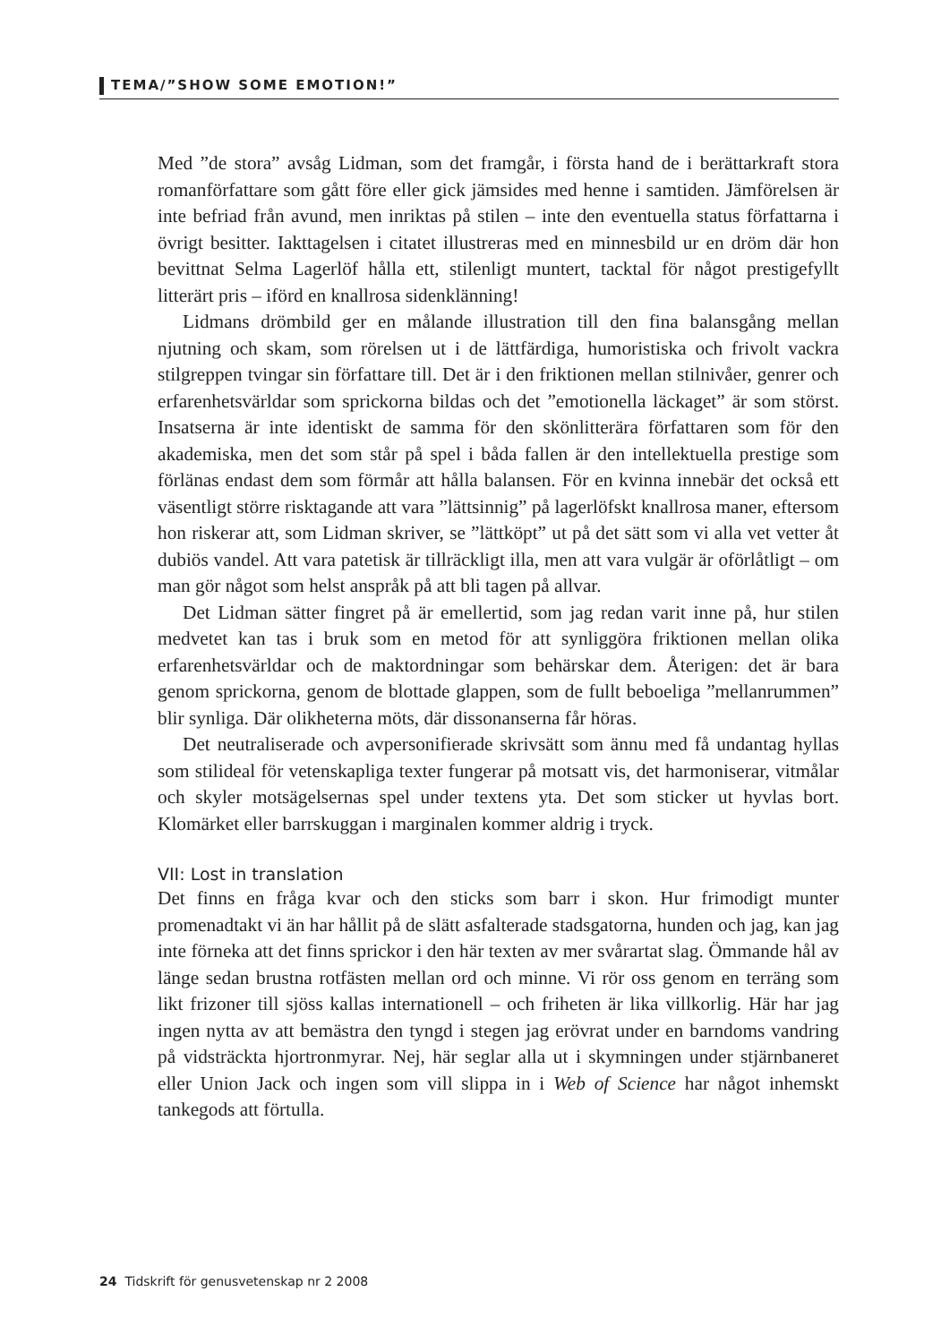TEMA/”SHOW SOME EMOTION!”
Med ”de stora” avsåg Lidman, som det framgår, i första hand de i berättarkraft stora romanförfattare som gått före eller gick jämsides med henne i samtiden. Jämförelsen är inte befriad från avund, men inriktas på stilen – inte den eventuella status författarna i övrigt besitter. Iakttagelsen i citatet illustreras med en minnesbild ur en dröm där hon bevittnat Selma Lagerlöf hålla ett, stilenligt muntert, tacktal för något prestigefyllt litterärt pris – iförd en knallrosa sidenklänning!
Lidmans drömbild ger en målande illustration till den fina balansgång mellan njutning och skam, som rörelsen ut i de lättfärdiga, humoristiska och frivolt vackra stilgreppen tvingar sin författare till. Det är i den friktionen mellan stilnivåer, genrer och erfarenhetsvärldar som sprickorna bildas och det ”emotionella läckaget” är som störst. Insatserna är inte identiskt de samma för den skönlitterära författaren som för den akademiska, men det som står på spel i båda fallen är den intellektuella prestige som förlänas endast dem som förmår att hålla balansen. För en kvinna innebär det också ett väsentligt större risktagande att vara ”lättsinnig” på lagerlöfskt knallrosa maner, eftersom hon riskerar att, som Lidman skriver, se ”lättköpt” ut på det sätt som vi alla vet vetter åt dubiös vandel. Att vara patetisk är tillräckligt illa, men att vara vulgär är oförlåtligt – om man gör något som helst anspråk på att bli tagen på allvar.
Det Lidman sätter fingret på är emellertid, som jag redan varit inne på, hur stilen medvetet kan tas i bruk som en metod för att synliggöra friktionen mellan olika erfarenhetsvärldar och de maktordningar som behärskar dem. Återigen: det är bara genom sprickorna, genom de blottade glappen, som de fullt beboeliga ”mellanrummen” blir synliga. Där olikheterna möts, där dissonanserna får höras.
Det neutraliserade och avpersonifierade skrivsätt som ännu med få undantag hyllas som stilideal för vetenskapliga texter fungerar på motsatt vis, det harmoniserar, vitmålar och skyler motsägelsernas spel under textens yta. Det som sticker ut hyvlas bort. Klomärket eller barrskuggan i marginalen kommer aldrig i tryck.
VII: Lost in translation
Det finns en fråga kvar och den sticks som barr i skon. Hur frimodigt munter promenadtakt vi än har hållit på de slätt asfalterade stadsgatorna, hunden och jag, kan jag inte förneka att det finns sprickor i den här texten av mer svårartat slag. Ömmande hål av länge sedan brustna rotfästen mellan ord och minne. Vi rör oss genom en terräng som likt frizoner till sjöss kallas internationell – och friheten är lika villkorlig. Här har jag ingen nytta av att bemästra den tyngd i stegen jag erövrat under en barndoms vandring på vidsträckta hjortronmyrar. Nej, här seglar alla ut i skymningen under stjärnbaneret eller Union Jack och ingen som vill slippa in i Web of Science har något inhemskt tankegods att förtulla.
24 Tidskrift för genusvetenskap nr 2 2008